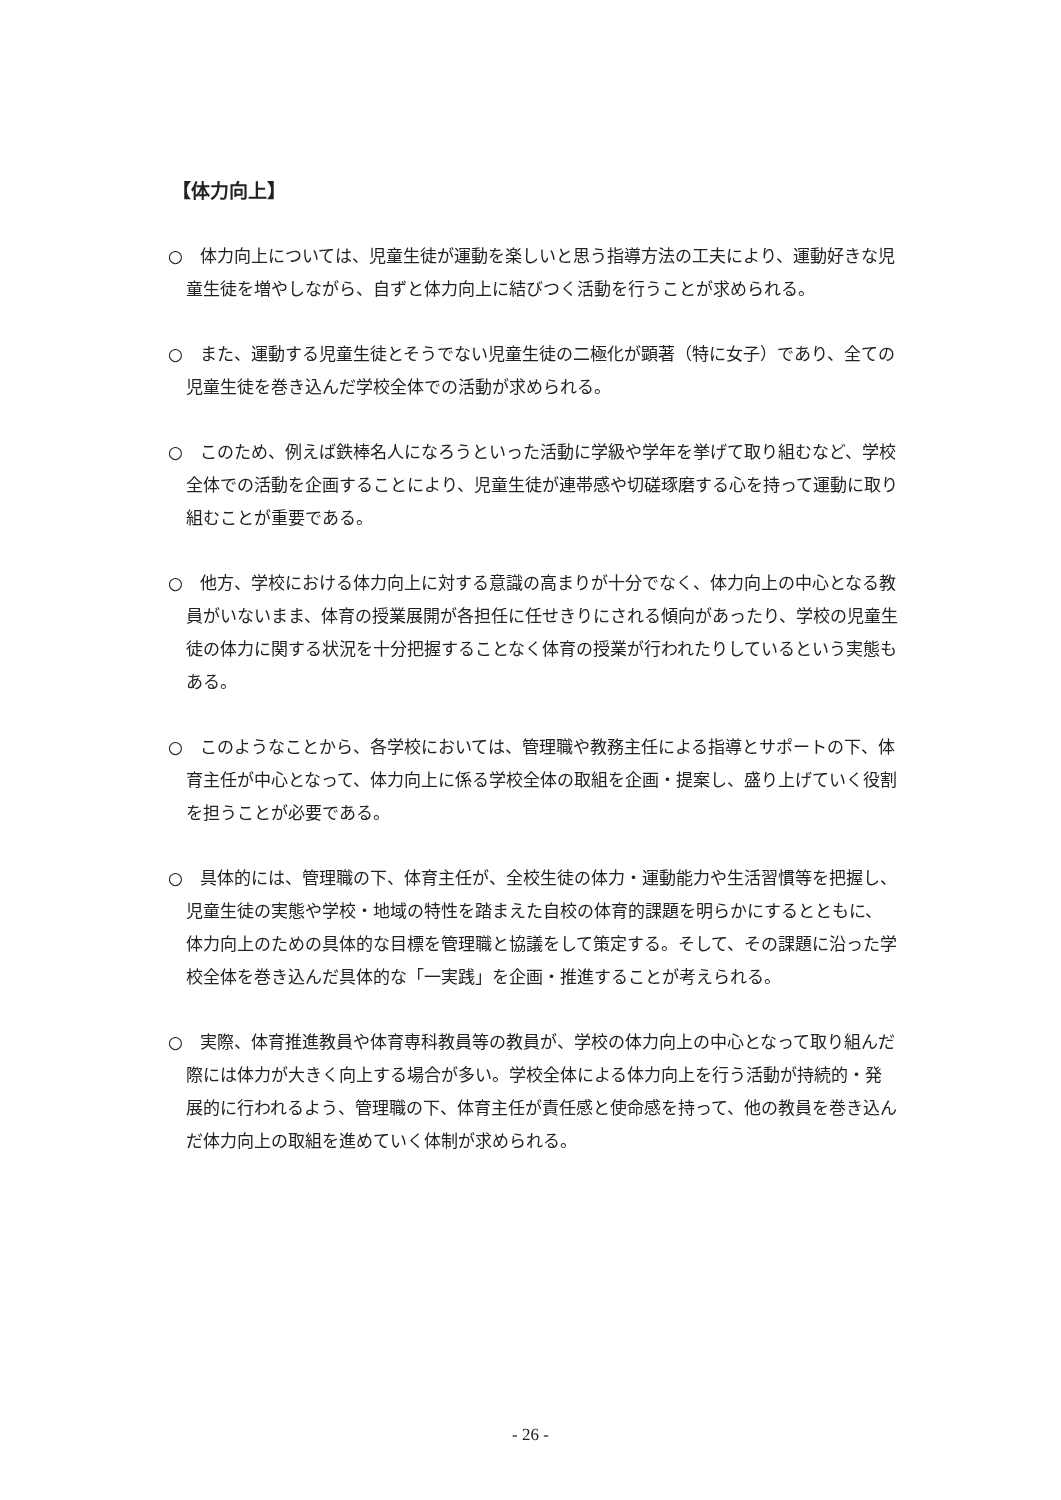【体力向上】
○　体力向上については、児童生徒が運動を楽しいと思う指導方法の工夫により、運動好きな児童生徒を増やしながら、自ずと体力向上に結びつく活動を行うことが求められる。
○　また、運動する児童生徒とそうでない児童生徒の二極化が顕著（特に女子）であり、全ての児童生徒を巻き込んだ学校全体での活動が求められる。
○　このため、例えば鉄棒名人になろうといった活動に学級や学年を挙げて取り組むなど、学校全体での活動を企画することにより、児童生徒が連帯感や切磋琢磨する心を持って運動に取り組むことが重要である。
○　他方、学校における体力向上に対する意識の高まりが十分でなく、体力向上の中心となる教員がいないまま、体育の授業展開が各担任に任せきりにされる傾向があったり、学校の児童生徒の体力に関する状況を十分把握することなく体育の授業が行われたりしているという実態もある。
○　このようなことから、各学校においては、管理職や教務主任による指導とサポートの下、体育主任が中心となって、体力向上に係る学校全体の取組を企画・提案し、盛り上げていく役割を担うことが必要である。
○　具体的には、管理職の下、体育主任が、全校生徒の体力・運動能力や生活習慣等を把握し、児童生徒の実態や学校・地域の特性を踏まえた自校の体育的課題を明らかにするとともに、体力向上のための具体的な目標を管理職と協議をして策定する。そして、その課題に沿った学校全体を巻き込んだ具体的な「一実践」を企画・推進することが考えられる。
○　実際、体育推進教員や体育専科教員等の教員が、学校の体力向上の中心となって取り組んだ際には体力が大きく向上する場合が多い。学校全体による体力向上を行う活動が持続的・発展的に行われるよう、管理職の下、体育主任が責任感と使命感を持って、他の教員を巻き込んだ体力向上の取組を進めていく体制が求められる。
- 26 -